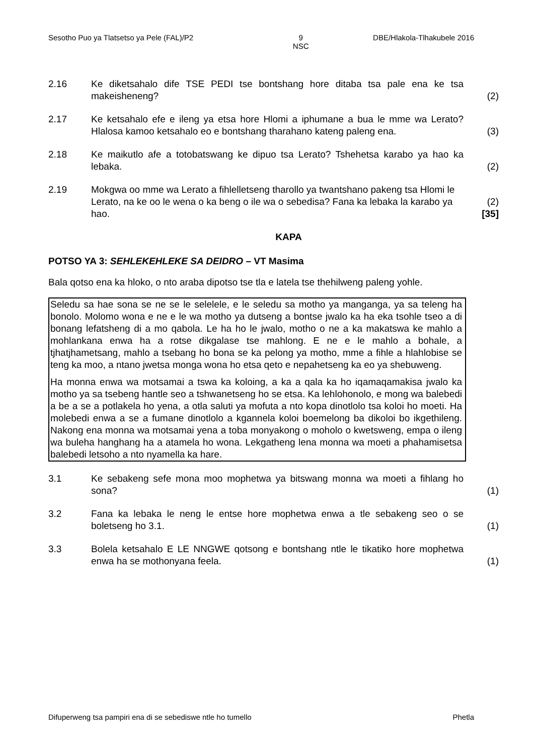Sesotho Puo ya Tlatsetso ya Pele (FAL)/P2 9
NSC DBE/Hlakola-Tlhakubele 2016
2.16 Ke diketsahalo dife TSE PEDI tse bontshang hore ditaba tsa pale ena ke tsa makeisheneng?
(2)
2.17 Ke ketsahalo efe e ileng ya etsa hore Hlomi a iphumane a bua le mme wa Lerato? Hlalosa kamoo ketsahalo eo e bontshang tharahano kateng paleng ena.
(3)
2.18 Ke maikutlo afe a totobatswang ke dipuo tsa Lerato? Tshehetsa karabo ya hao ka lebaka.
(2)
2.19 Mokgwa oo mme wa Lerato a fihlelletseng tharollo ya twantshano pakeng tsa Hlomi le Lerato, na ke oo le wena o ka beng o ile wa o sebedisa? Fana ka lebaka la karabo ya hao.
(2)
[35]
KAPA
POTSO YA 3: SEHLEKEHLEKE SA DEIDRO – VT Masima
Bala qotso ena ka hloko, o nto araba dipotso tse tla e latela tse thehilweng paleng yohle.
Seledu sa hae sona se ne se le selelele, e le seledu sa motho ya manganga, ya sa teleng ha bonolo. Molomo wona e ne e le wa motho ya dutseng a bontse jwalo ka ha eka tsohle tseo a di bonang lefatsheng di a mo qabola. Le ha ho le jwalo, motho o ne a ka makatswa ke mahlo a mohlankana enwa ha a rotse dikgalase tse mahlong. E ne e le mahlo a bohale, a tjhatjhametsang, mahlo a tsebang ho bona se ka pelong ya motho, mme a fihle a hlahlobise se teng ka moo, a ntano jwetsa monga wona ho etsa qeto e nepahetseng ka eo ya shebuweng.
Ha monna enwa wa motsamai a tswa ka koloing, a ka a qala ka ho iqamaqamakisa jwalo ka motho ya sa tsebeng hantle seo a tshwanetseng ho se etsa. Ka lehlohonolo, e mong wa balebedi a be a se a potlakela ho yena, a otla saluti ya mofuta a nto kopa dinotlolo tsa koloi ho moeti. Ha molebedi enwa a se a fumane dinotlolo a kgannela koloi boemelong ba dikoloi bo ikgethileng. Nakong ena monna wa motsamai yena a toba monyakong o moholo o kwetsweng, empa o ileng wa buleha hanghang ha a atamela ho wona. Lekgatheng lena monna wa moeti a phahamisetsa balebedi letsoho a nto nyamella ka hare.
3.1 Ke sebakeng sefe mona moo mophetwa ya bitswang monna wa moeti a fihlang ho sona?
(1)
3.2 Fana ka lebaka le neng le entse hore mophetwa enwa a tle sebakeng seo o se boletseng ho 3.1.
(1)
3.3 Bolela ketsahalo E LE NNGWE qotsong e bontshang ntle le tikatiko hore mophetwa enwa ha se mothonyana feela.
(1)
Difuperweng tsa pampiri ena di se sebediswe ntle ho tumello Phetla